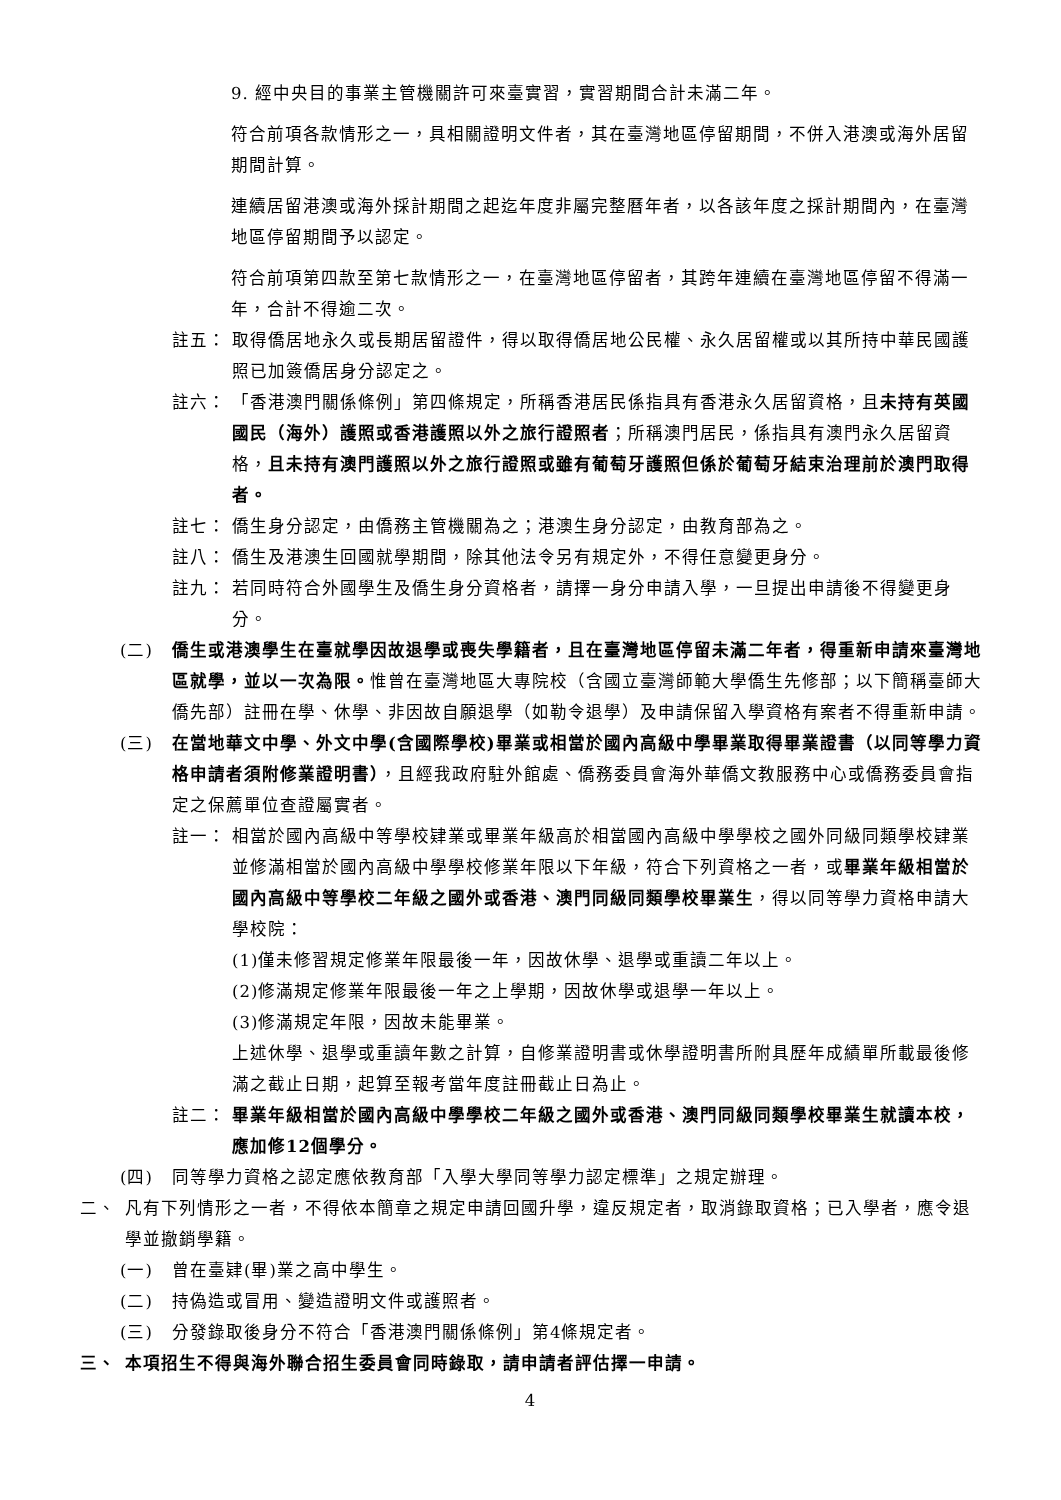9. 經中央目的事業主管機關許可來臺實習，實習期間合計未滿二年。
符合前項各款情形之一，具相關證明文件者，其在臺灣地區停留期間，不併入港澳或海外居留期間計算。
連續居留港澳或海外採計期間之起迄年度非屬完整曆年者，以各該年度之採計期間內，在臺灣地區停留期間予以認定。
符合前項第四款至第七款情形之一，在臺灣地區停留者，其跨年連續在臺灣地區停留不得滿一年，合計不得逾二次。
註五： 取得僑居地永久或長期居留證件，得以取得僑居地公民權、永久居留權或以其所持中華民國護照已加簽僑居身分認定之。
註六： 「香港澳門關係條例」第四條規定，所稱香港居民係指具有香港永久居留資格，且未持有英國國民（海外）護照或香港護照以外之旅行證照者；所稱澳門居民，係指具有澳門永久居留資格，且未持有澳門護照以外之旅行證照或雖有葡萄牙護照但係於葡萄牙結束治理前於澳門取得者。
註七： 僑生身分認定，由僑務主管機關為之；港澳生身分認定，由教育部為之。
註八： 僑生及港澳生回國就學期間，除其他法令另有規定外，不得任意變更身分。
註九： 若同時符合外國學生及僑生身分資格者，請擇一身分申請入學，一旦提出申請後不得變更身分。
(二) 僑生或港澳學生在臺就學因故退學或喪失學籍者，且在臺灣地區停留未滿二年者，得重新申請來臺灣地區就學，並以一次為限。惟曾在臺灣地區大專院校（含國立臺灣師範大學僑生先修部；以下簡稱臺師大僑先部）註冊在學、休學、非因故自願退學（如勒令退學）及申請保留入學資格有案者不得重新申請。
(三) 在當地華文中學、外文中學(含國際學校)畢業或相當於國內高級中學畢業取得畢業證書（以同等學力資格申請者須附修業證明書），且經我政府駐外館處、僑務委員會海外華僑文教服務中心或僑務委員會指定之保薦單位查證屬實者。
註一： 相當於國內高級中等學校肄業或畢業年級高於相當國內高級中學學校之國外同級同類學校肄業並修滿相當於國內高級中學學校修業年限以下年級，符合下列資格之一者，或畢業年級相當於國內高級中等學校二年級之國外或香港、澳門同級同類學校畢業生，得以同等學力資格申請大學校院：
(1)僅未修習規定修業年限最後一年，因故休學、退學或重讀二年以上。
(2)修滿規定修業年限最後一年之上學期，因故休學或退學一年以上。
(3)修滿規定年限，因故未能畢業。
上述休學、退學或重讀年數之計算，自修業證明書或休學證明書所附具歷年成績單所載最後修滿之截止日期，起算至報考當年度註冊截止日為止。
註二： 畢業年級相當於國內高級中學學校二年級之國外或香港、澳門同級同類學校畢業生就讀本校，應加修12個學分。
(四) 同等學力資格之認定應依教育部「入學大學同等學力認定標準」之規定辦理。
二、 凡有下列情形之一者，不得依本簡章之規定申請回國升學，違反規定者，取消錄取資格；已入學者，應令退學並撤銷學籍。
(一) 曾在臺肄(畢)業之高中學生。
(二) 持偽造或冒用、變造證明文件或護照者。
(三) 分發錄取後身分不符合「香港澳門關係條例」第4條規定者。
三、 本項招生不得與海外聯合招生委員會同時錄取，請申請者評估擇一申請。
4